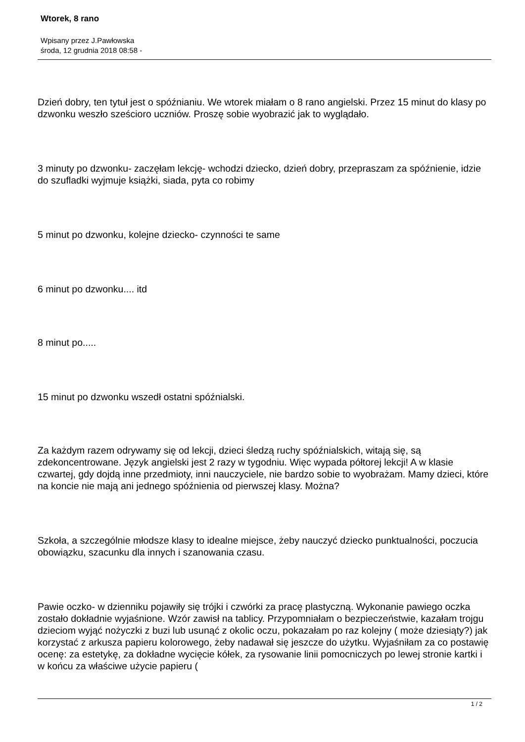Wtorek, 8 rano
Wpisany przez J.Pawłowska
środa, 12 grudnia 2018 08:58 -
Dzień dobry, ten tytuł jest o spóźnianiu. We wtorek miałam o 8 rano angielski. Przez 15 minut do klasy po dzwonku weszło sześcioro uczniów. Proszę sobie wyobrazić jak to wyglądało.
3 minuty po dzwonku- zaczęłam lekcję- wchodzi dziecko, dzień dobry, przepraszam za spóźnienie, idzie do szufladki wyjmuje książki, siada, pyta co robimy
5 minut po dzwonku, kolejne dziecko- czynności te same
6 minut po dzwonku.... itd
8 minut po.....
15 minut po dzwonku wszedł ostatni spóźnialski.
Za każdym razem odrywamy się od lekcji, dzieci śledzą ruchy spóźnialskich, witają się, są zdekoncentrowane. Język angielski jest 2 razy w tygodniu. Więc wypada półtorej lekcji! A w klasie czwartej, gdy dojdą inne przedmioty, inni nauczyciele, nie bardzo sobie to wyobrażam. Mamy dzieci, które na koncie nie mają ani jednego spóźnienia od pierwszej klasy. Można?
Szkoła, a szczególnie młodsze klasy to idealne miejsce, żeby nauczyć dziecko punktualności, poczucia obowiązku, szacunku dla innych i szanowania czasu.
Pawie oczko- w dzienniku pojawiły się trójki i czwórki za pracę plastyczną. Wykonanie pawiego oczka zostało dokładnie wyjaśnione. Wzór zawisł na tablicy. Przypomniałam o bezpieczeństwie, kazałam trojgu dzieciom wyjąć nożyczki z buzi lub usunąć z okolic oczu, pokazałam po raz kolejny ( może dziesiąty?) jak korzystać z arkusza papieru kolorowego, żeby nadawał się jeszcze do użytku. Wyjaśniłam za co postawię ocenę: za estetykę, za dokładne wycięcie kółek, za rysowanie linii pomocniczych po lewej stronie kartki i w końcu za właściwe użycie papieru (
1 / 2